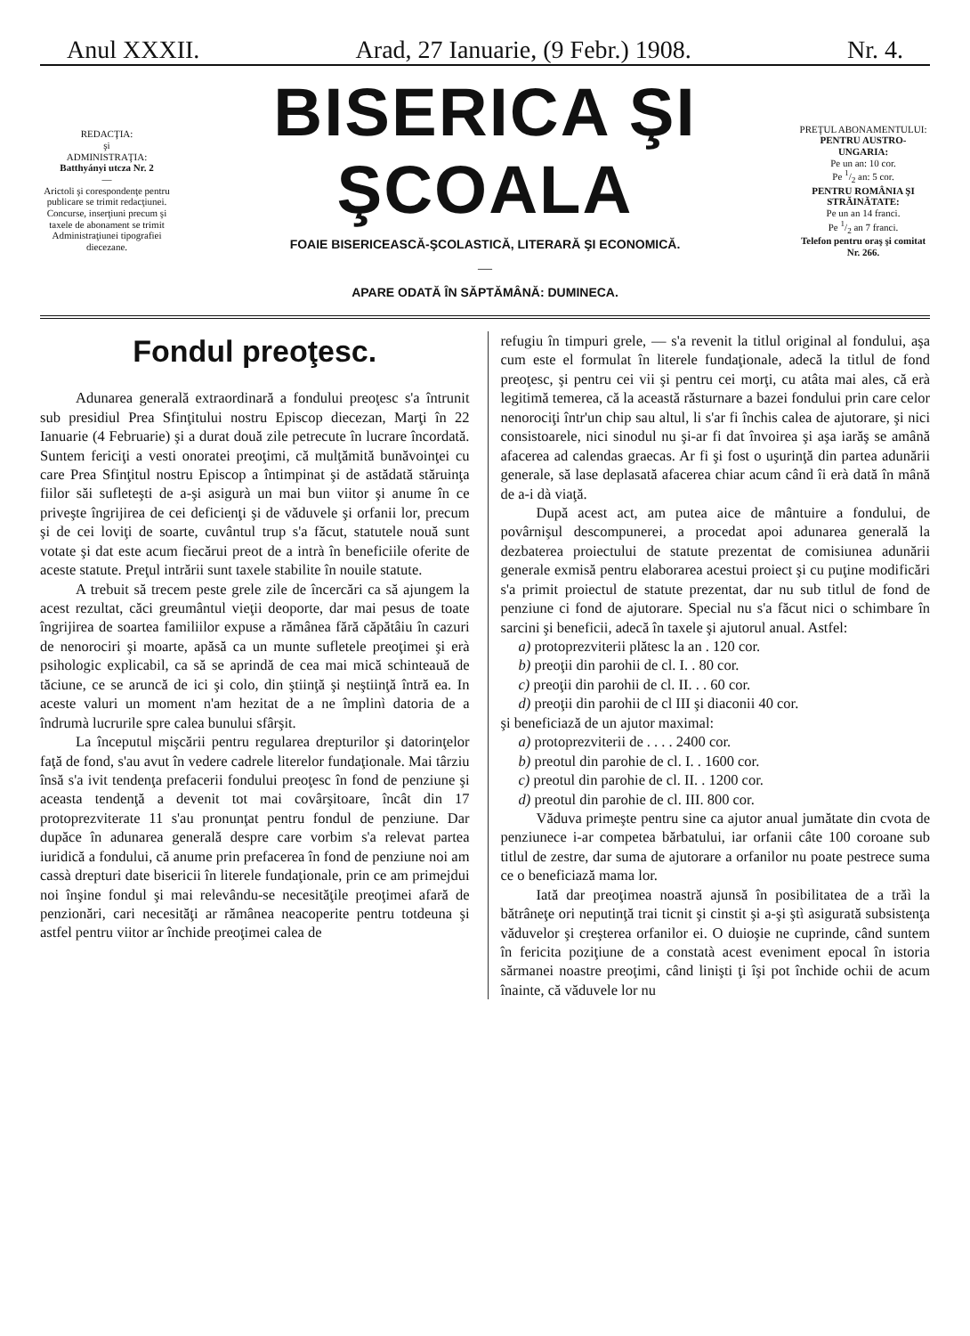Anul XXXII. Arad, 27 Ianuarie, (9 Febr.) 1908. Nr. 4.
REDACŢIA:
şi
ADMINISTRAŢIA:
Batthyányi utcza Nr. 2
—
Arictoli şi corespondenţe pentru publicare se trimit redacţiunei.
Concurse, inserţiuni precum şi taxele de abonament se trimit Administraţiunei tipografiei diecezane.
BISERICA ŞI ŞCOALA
FOAIE BISERICEASCĂ-ŞCOLASTICĂ, LITERARĂ ŞI ECONOMICĂ.
—
APARE ODATĂ ÎN SĂPTĂMÂNĂ: DUMINECA.
PREŢUL ABONAMENTULUI:
PENTRU AUSTRO-UNGARIA:
Pe un an: 10 cor.
Pe 1/2 an: 5 cor.
PENTRU ROMÂNIA ŞI STRĂINĂTATE:
Pe un an 14 franci.
Pe 1/2 an 7 franci.
Telefon pentru oraş şi comitat Nr. 266.
Fondul preoţesc.
Adunarea generală extraordinară a fondului preoţesc s'a întrunit sub presidiul Prea Sfinţitului nostru Episcop diecezan, Marţi în 22 Ianuarie (4 Februarie) şi a durat două zile petrecute în lucrare încordată. Suntem fericiţi a vesti onoratei preoţimi, că mulţămită bunăvoinţei cu care Prea Sfinţitul nostru Episcop a întimpinat şi de astădată stăruinţa fiilor săi sufleteşti de a-şi asigurà un mai bun viitor şi anume în ce priveşte îngrijirea de cei deficienţi şi de văduvele şi orfanii lor, precum şi de cei loviţi de soarte, cuvântul trup s'a făcut, statutele nouă sunt votate şi dat este acum fiecărui preot de a intrà în beneficiile oferite de aceste statute. Preţul intrării sunt taxele stabilite în nouile statute.
A trebuit să trecem peste grele zile de încercări ca să ajungem la acest rezultat, căci greumântul vieţii deoporte, dar mai pesus de toate îngrijirea de soartea familiilor expuse a rămânea fără căpătâiu în cazuri de nenorociri şi moarte, apăsă ca un munte sufletele preoţimei şi erà psihologic explicabil, ca să se aprindă de cea mai mică schinteauă de tăciune, ce se aruncă de ici şi colo, din ştiinţă şi neştiinţă întră ea. In aceste valuri un moment n'am hezitat de a ne împlinì datoria de a îndrumà lucrurile spre calea bunului sfârşit.
La începutul mişcării pentru regularea drepturilor şi datorinţelor faţă de fond, s'au avut în vedere cadrele literelor fundaţionale. Mai târziu însă s'a ivit tendenţa prefacerii fondului preoţesc în fond de penziune şi aceasta tendenţă a devenit tot mai covârşitoare, încât din 17 protoprezviterate 11 s'au pronunţat pentru fondul de penziune. Dar dupăce în adunarea generală despre care vorbim s'a relevat partea iuridică a fondului, că anume prin prefacerea în fond de penziune noi am cassà drepturi date bisericii în literele fundaţionale, prin ce am primejdui noi înşine fondul şi mai relevându-se necesităţile preoţimei afară de penzionări, cari necesităţi ar rămânea neacoperite pentru totdeuna şi astfel pentru viitor ar închide preoţimei calea de
refugiu în timpuri grele, — s'a revenit la titlul original al fondului, aşa cum este el formulat în literele fundaţionale, adecă la titlul de fond preoţesc, şi pentru cei vii şi pentru cei morţi, cu atâta mai ales, că erà legitimă temerea, că la această răsturnare a bazei fondului prin care celor nenorociţi într'un chip sau altul, li s'ar fi închis calea de ajutorare, şi nici consistoarele, nici sinodul nu şi-ar fi dat învoirea şi aşa iarăş se amână afacerea ad calendas graecas. Ar fi şi fost o uşurinţă din partea adunării generale, să lase deplasată afacerea chiar acum când îi erà dată în mână de a-i dà viaţă.
După acest act, am putea aice de mântuire a fondului, de povârnişul descompunerei, a procedat apoi adunarea generală la dezbaterea proiectului de statute prezentat de comisiunea adunării generale exmisă pentru elaborarea acestui proiect şi cu puţine modificări s'a primit proiectul de statute prezentat, dar nu sub titlul de fond de penziune ci fond de ajutorare. Special nu s'a făcut nici o schimbare în sarcini şi beneficii, adecă în taxele şi ajutorul anual. Astfel:
a) protoprezviterii plătesc la an . 120 cor.
b) preoţii din parohii de cl. I. . 80 cor.
c) preoţii din parohii de cl. II. . . 60 cor.
d) preoţii din parohii de cl III şi diaconii 40 cor.
şi beneficiază de un ajutor maximal:
a) protoprezviterii de . . . . 2400 cor.
b) preotul din parohie de cl. I. . 1600 cor.
c) preotul din parohie de cl. II. . 1200 cor.
d) preotul din parohie de cl. III. 800 cor.
Văduva primeşte pentru sine ca ajutor anual jumătate din cvota de penziunece i-ar competea bărbatului, iar orfanii câte 100 coroane sub titlul de zestre, dar suma de ajutorare a orfanilor nu poate pestrece suma ce o beneficiază mama lor.
Iată dar preoţimea noastră ajunsă în posibilitatea de a trăì la bătrâneţe ori neputinţă trai ticnit şi cinstit şi a-şi ştì asigurată subsistenţa văduvelor şi creşterea orfanilor ei. O duioşie ne cuprinde, când suntem în fericita poziţiune de a constatà acest eveniment epocal în istoria sărmanei noastre preoţimi, când linişti ţi îşi pot închide ochii de acum înainte, că văduvele lor nu